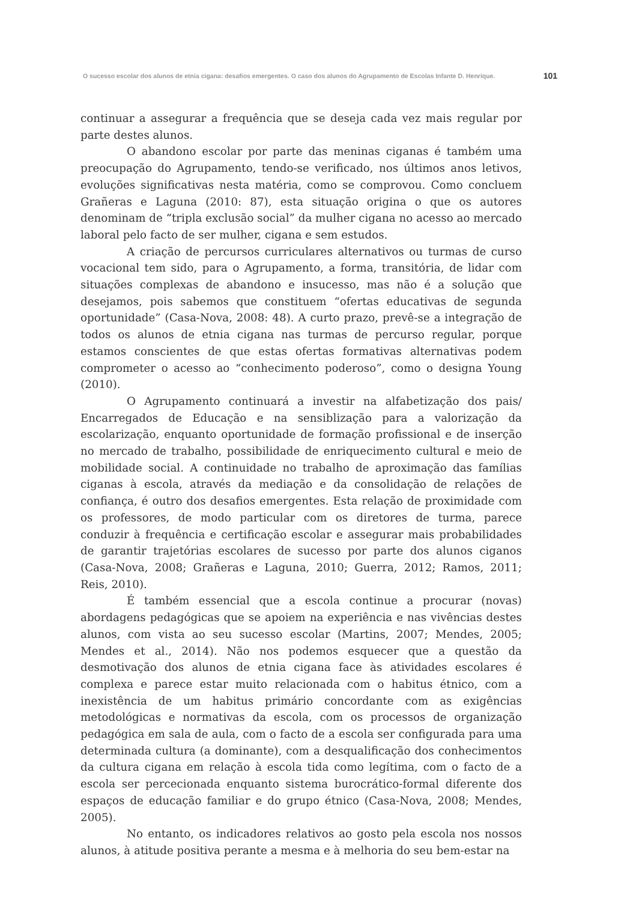O sucesso escolar dos alunos de etnia cigana: desafios emergentes. O caso dos alunos do Agrupamento de Escolas Infante D. Henrique. 101
continuar a assegurar a frequência que se deseja cada vez mais regular por parte destes alunos.
O abandono escolar por parte das meninas ciganas é também uma preocupação do Agrupamento, tendo-se verificado, nos últimos anos letivos, evoluções significativas nesta matéria, como se comprovou. Como concluem Grañeras e Laguna (2010: 87), esta situação origina o que os autores denominam de “tripla exclusão social” da mulher cigana no acesso ao mercado laboral pelo facto de ser mulher, cigana e sem estudos.
A criação de percursos curriculares alternativos ou turmas de curso vocacional tem sido, para o Agrupamento, a forma, transitória, de lidar com situações complexas de abandono e insucesso, mas não é a solução que desejamos, pois sabemos que constituem “ofertas educativas de segunda oportunidade” (Casa-Nova, 2008: 48). A curto prazo, prevê-se a integração de todos os alunos de etnia cigana nas turmas de percurso regular, porque estamos conscientes de que estas ofertas formativas alternativas podem comprometer o acesso ao “conhecimento poderoso”, como o designa Young (2010).
O Agrupamento continuará a investir na alfabetização dos pais/ Encarregados de Educação e na sensiblização para a valorização da escolarização, enquanto oportunidade de formação profissional e de inserção no mercado de trabalho, possibilidade de enriquecimento cultural e meio de mobilidade social. A continuidade no trabalho de aproximação das famílias ciganas à escola, através da mediação e da consolidação de relações de confiança, é outro dos desafios emergentes. Esta relação de proximidade com os professores, de modo particular com os diretores de turma, parece conduzir à frequência e certificação escolar e assegurar mais probabilidades de garantir trajetórias escolares de sucesso por parte dos alunos ciganos (Casa-Nova, 2008; Grañeras e Laguna, 2010; Guerra, 2012; Ramos, 2011; Reis, 2010).
É também essencial que a escola continue a procurar (novas) abordagens pedagógicas que se apoiem na experiência e nas vivências destes alunos, com vista ao seu sucesso escolar (Martins, 2007; Mendes, 2005; Mendes et al., 2014). Não nos podemos esquecer que a questão da desmotivação dos alunos de etnia cigana face às atividades escolares é complexa e parece estar muito relacionada com o habitus étnico, com a inexistência de um habitus primário concordante com as exigências metodológicas e normativas da escola, com os processos de organização pedagógica em sala de aula, com o facto de a escola ser configurada para uma determinada cultura (a dominante), com a desqualificação dos conhecimentos da cultura cigana em relação à escola tida como legítima, com o facto de a escola ser percecionada enquanto sistema burocrático-formal diferente dos espaços de educação familiar e do grupo étnico (Casa-Nova, 2008; Mendes, 2005).
No entanto, os indicadores relativos ao gosto pela escola nos nossos alunos, à atitude positiva perante a mesma e à melhoria do seu bem-estar na